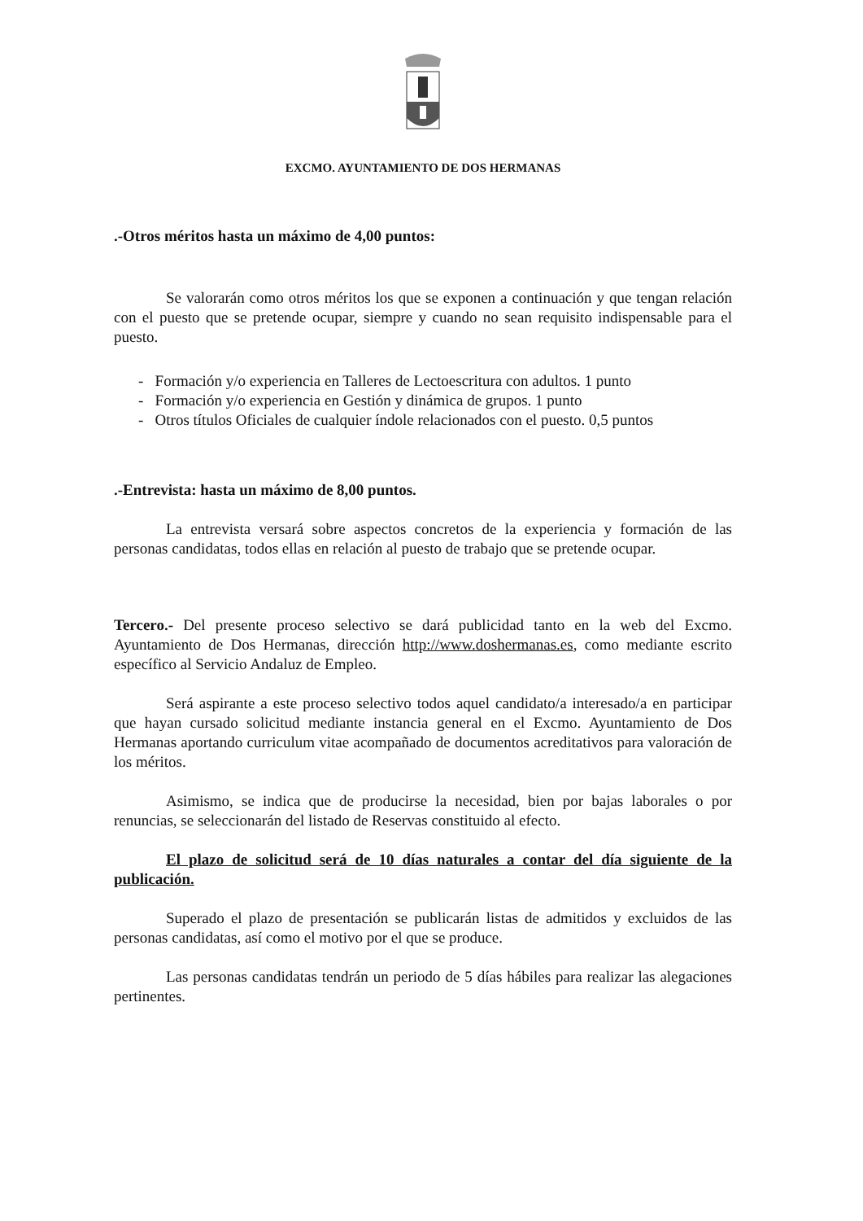EXCMO. AYUNTAMIENTO DE DOS HERMANAS
.-Otros méritos hasta un máximo de 4,00 puntos:
Se valorarán como otros méritos los que se exponen a continuación y que tengan relación con el puesto que se pretende ocupar, siempre y cuando no sean requisito indispensable para el puesto.
- Formación y/o experiencia en Talleres de Lectoescritura con adultos. 1 punto
- Formación y/o experiencia en Gestión y dinámica de grupos. 1 punto
- Otros títulos Oficiales de cualquier índole relacionados con el puesto. 0,5 puntos
.-Entrevista: hasta un máximo de 8,00 puntos.
La entrevista versará sobre aspectos concretos de la experiencia y formación de las personas candidatas, todos ellas en relación al puesto de trabajo que se pretende ocupar.
Tercero.- Del presente proceso selectivo se dará publicidad tanto en la web del Excmo. Ayuntamiento de Dos Hermanas, dirección http://www.doshermanas.es, como mediante escrito específico al Servicio Andaluz de Empleo.
Será aspirante a este proceso selectivo todos aquel candidato/a interesado/a en participar que hayan cursado solicitud mediante instancia general en el Excmo. Ayuntamiento de Dos Hermanas aportando curriculum vitae acompañado de documentos acreditativos para valoración de los méritos.
Asimismo, se indica que de producirse la necesidad, bien por bajas laborales o por renuncias, se seleccionarán del listado de Reservas constituido al efecto.
El plazo de solicitud será de 10 días naturales a contar del día siguiente de la publicación.
Superado el plazo de presentación se publicarán listas de admitidos y excluidos de las personas candidatas, así como el motivo por el que se produce.
Las personas candidatas tendrán un periodo de 5 días hábiles para realizar las alegaciones pertinentes.